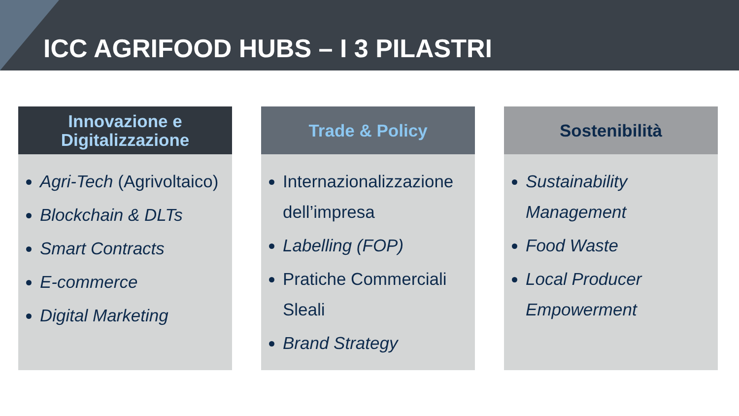ICC AGRIFOOD HUBS – I 3 PILASTRI
Innovazione e
Digitalizzazione
Agri-Tech (Agrivoltaico)
Blockchain & DLTs
Smart Contracts
E-commerce
Digital Marketing
Trade & Policy
Internazionalizzazione dell’impresa
Labelling (FOP)
Pratiche Commerciali Sleali
Brand Strategy
Sostenibilità
Sustainability Management
Food Waste
Local Producer Empowerment